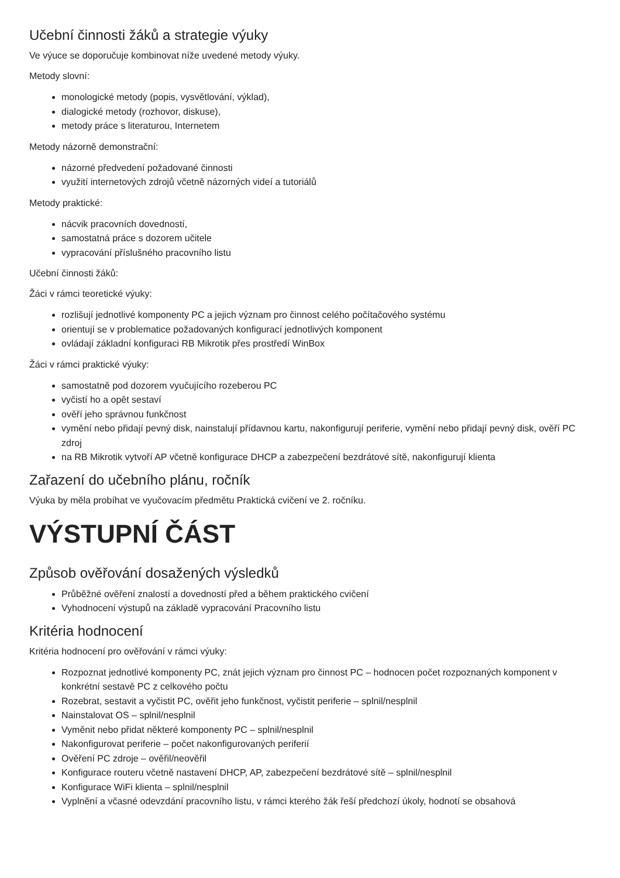Učební činnosti žáků a strategie výuky
Ve výuce se doporučuje kombinovat níže uvedené metody výuky.
Metody slovní:
monologické metody (popis, vysvětlování, výklad),
dialogické metody (rozhovor, diskuse),
metody práce s literaturou, Internetem
Metody názorně demonstrační:
názorné předvedení požadované činnosti
využití internetových zdrojů včetně názorných videí a tutoriálů
Metody praktické:
nácvik pracovních dovedností,
samostatná práce s dozorem učitele
vypracování příslušného pracovního listu
Učební činnosti žáků:
Žáci v rámci teoretické výuky:
rozlišují jednotlivé komponenty PC a jejich význam pro činnost celého počítačového systému
orientují se v problematice požadovaných konfigurací jednotlivých komponent
ovládají základní konfiguraci RB Mikrotik přes prostředí WinBox
Žáci v rámci praktické výuky:
samostatně pod dozorem vyučujícího rozeberou PC
vyčistí ho a opět sestaví
ověří jeho správnou funkčnost
vymění nebo přidají pevný disk, nainstalují přídavnou kartu, nakonfigurují periferie, vymění nebo přidají pevný disk, ověří PC zdroj
na RB Mikrotik vytvoří AP včetně konfigurace DHCP a zabezpečení bezdrátové sítě, nakonfigurují klienta
Zařazení do učebního plánu, ročník
Výuka by měla probíhat ve vyučovacím předmětu Praktická cvičení ve 2. ročníku.
VÝSTUPNÍ ČÁST
Způsob ověřování dosažených výsledků
Průběžné ověření znalostí a dovedností před a během praktického cvičení
Vyhodnocení výstupů na základě vypracování Pracovního listu
Kritéria hodnocení
Kritéria hodnocení pro ověřování v rámci výuky:
Rozpoznat jednotlivé komponenty PC, znát jejich význam pro činnost PC – hodnocen počet rozpoznaných komponent v konkrétní sestavě PC z celkového počtu
Rozebrat, sestavit a vyčistit PC, ověřit jeho funkčnost, vyčistit periferie – splnil/nesplnil
Nainstalovat OS – splnil/nesplnil
Vyměnit nebo přidat některé komponenty PC – splnil/nesplnil
Nakonfigurovat periferie – počet nakonfigurovaných periferií
Ověření PC zdroje – ověřil/neověřil
Konfigurace routeru včetně nastavení DHCP, AP, zabezpečení bezdrátové sítě – splnil/nesplnil
Konfigurace WiFi klienta – splnil/nesplnil
Vyplnění a včasné odevzdání pracovního listu, v rámci kterého žák řeší předchozí úkoly, hodnotí se obsahová